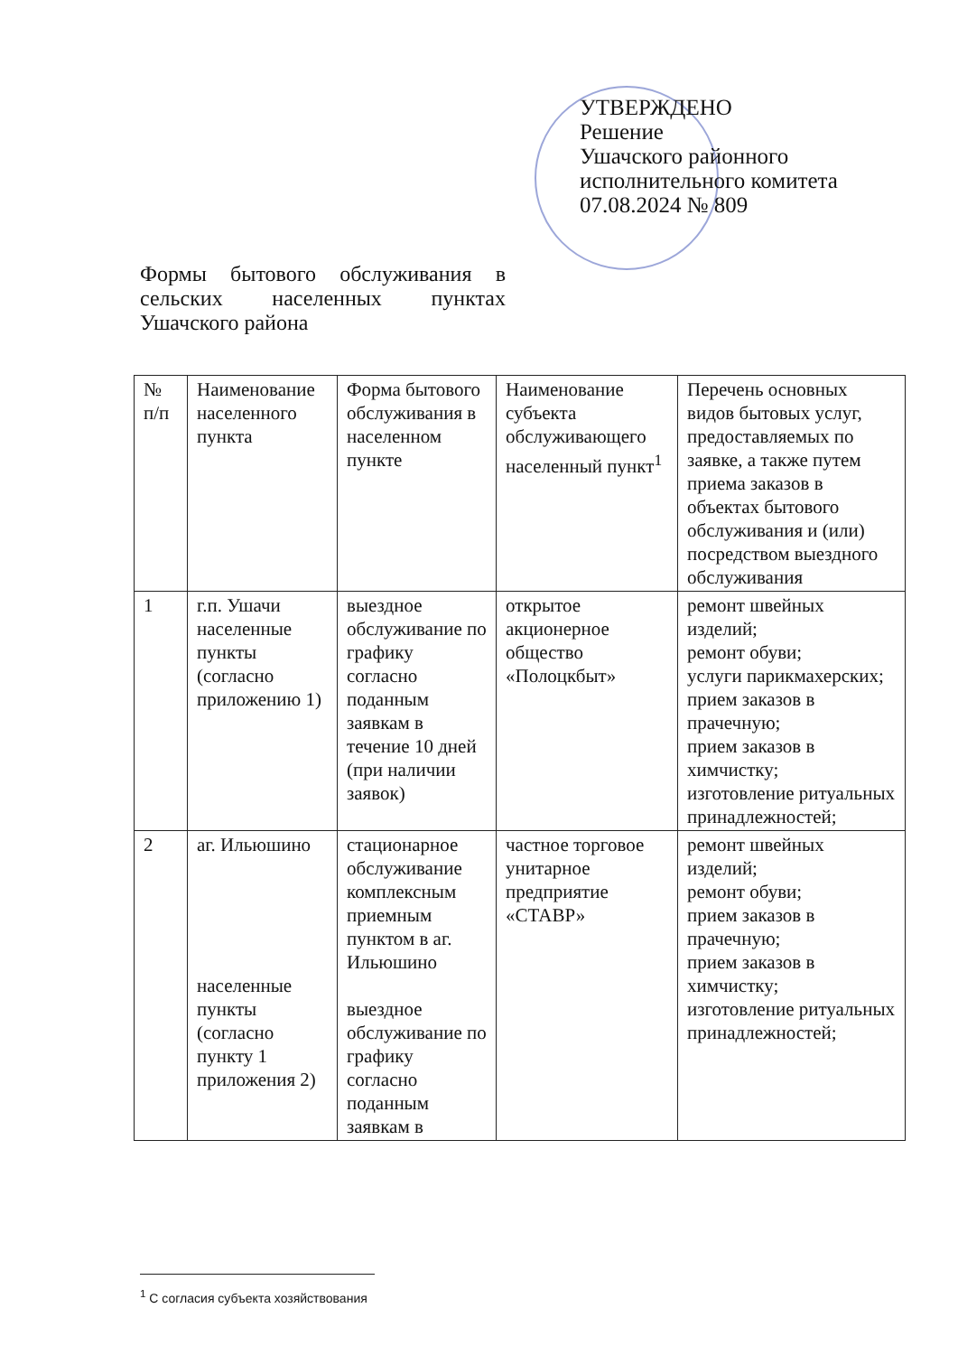УТВЕРЖДЕНО
Решение
Ушачского районного
исполнительного комитета
07.08.2024 № 809
Формы бытового обслуживания в сельских населенных пунктах Ушачского района
| № п/п | Наименование населенного пункта | Форма бытового обслуживания в населенном пункте | Наименование субъекта обслуживающего населенный пункт<sup>1</sup> | Перечень основных видов бытовых услуг, предоставляемых по заявке, а также путем приема заказов в объектах бытового обслуживания и (или) посредством выездного обслуживания |
| 1 | г.п. Ушачи населенные пункты (согласно приложению 1) | выездное обслуживание по графику согласно поданным заявкам в течение 10 дней (при наличии заявок) | открытое акционерное общество «Полоцкбыт» | ремонт швейных изделий; ремонт обуви; услуги парикмахерских; прием заказов в прачечную; прием заказов в химчистку; изготовление ритуальных принадлежностей; |
| 2 | аг. Ильюшино населенные пункты (согласно пункту 1 приложения 2) | стационарное обслуживание комплексным приемным пунктом в аг. Ильюшино выездное обслуживание по графику согласно поданным заявкам в | частное торговое унитарное предприятие «СТАВР» | ремонт швейных изделий; ремонт обуви; прием заказов в прачечную; прием заказов в химчистку; изготовление ритуальных принадлежностей; |
<sup>1</sup> С согласия субъекта хозяйствования